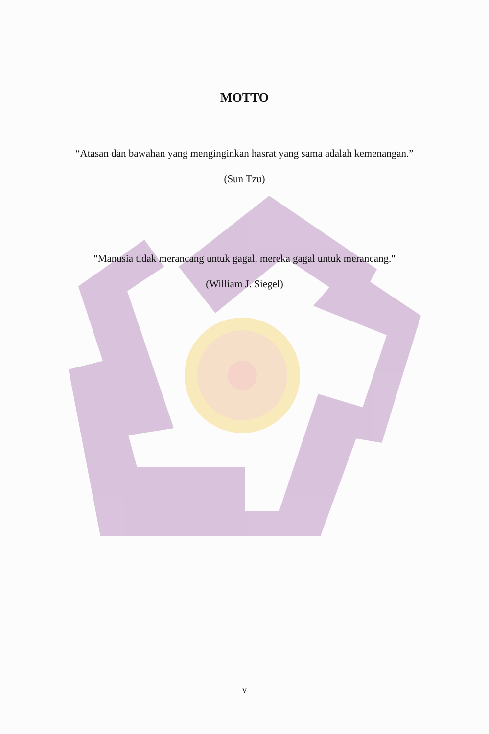MOTTO
“Atasan dan bawahan yang menginginkan hasrat yang sama adalah kemenangan.”
(Sun Tzu)
"Manusia tidak merancang untuk gagal, mereka gagal untuk merancang."
(William J. Siegel)
v